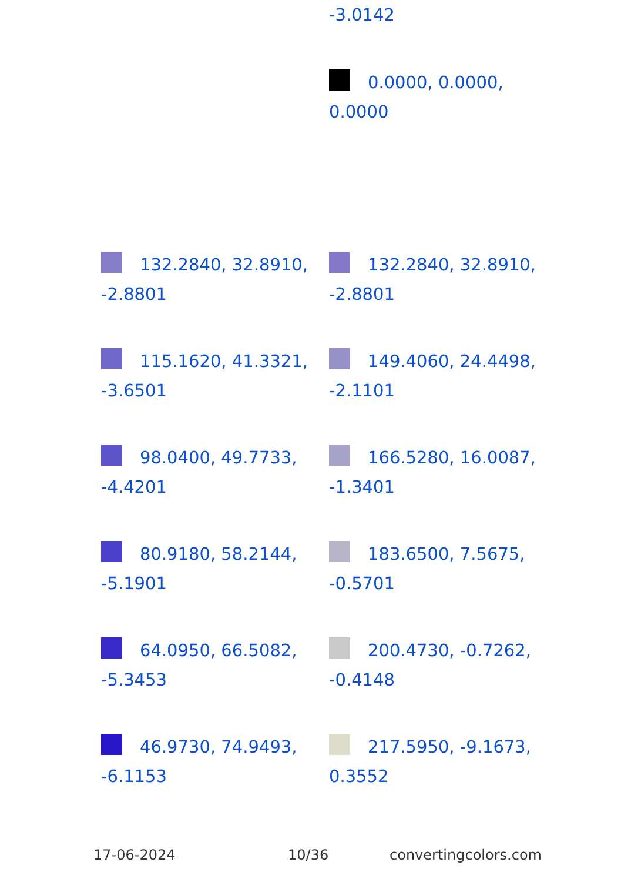-3.0142
0.0000, 0.0000, 0.0000
132.2840, 32.8910, -2.8801
132.2840, 32.8910, -2.8801
115.1620, 41.3321, -3.6501
149.4060, 24.4498, -2.1101
98.0400, 49.7733, -4.4201
166.5280, 16.0087, -1.3401
80.9180, 58.2144, -5.1901
183.6500, 7.5675, -0.5701
64.0950, 66.5082, -5.3453
200.4730, -0.7262, -0.4148
46.9730, 74.9493, -6.1153
217.5950, -9.1673, 0.3552
17-06-2024 10/36 convertingcolors.com